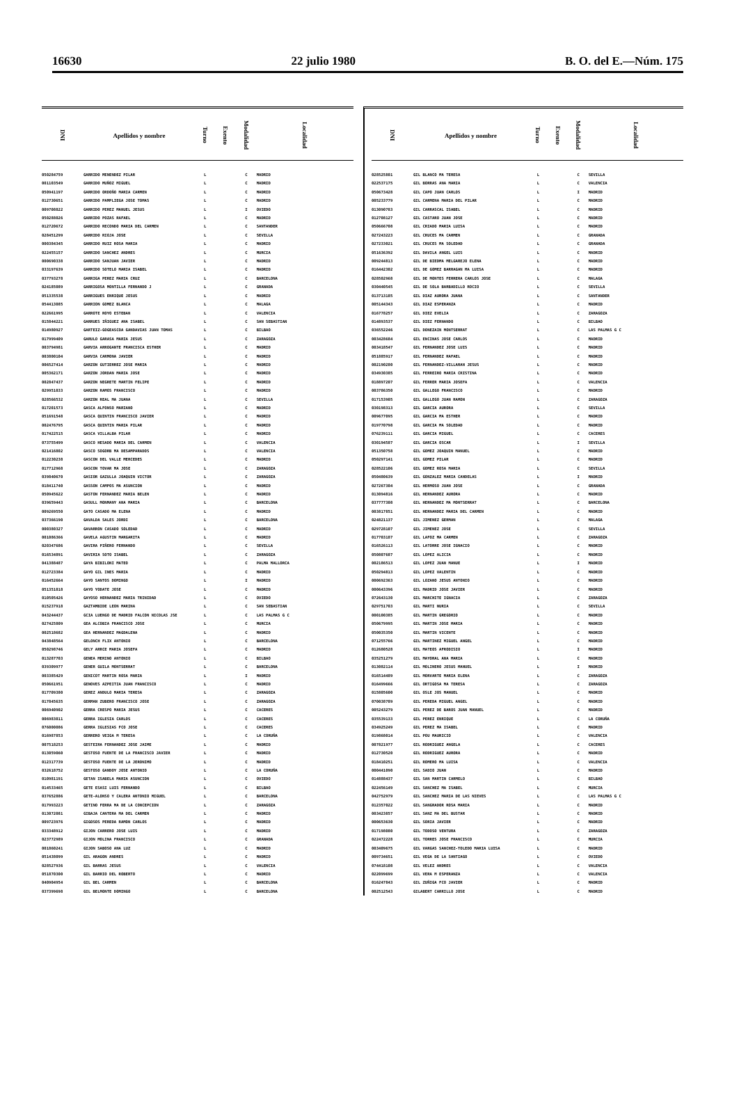16630 22 julio 1980 B. O. del E.—Núm. 175
| DNI | Apellidos y nombre | Turno | Exento | Modalidad | Localidad |
| --- | --- | --- | --- | --- | --- |
| 050284759 | GARRIDO MENENDEZ PILAR | L | | C | MADRID |
| 001103549 | GARRIDO MUÑOZ MIGUEL | L | | C | MADRID |
| 050941197 | GARRIDO ORDOÑO MARIA CARMEN | L | | C | MADRID |
| 012730651 | GARRIDO PAMPLIEGA JOSE TOMAS | L | | C | MADRID |
| 009708822 | GARRIDO PEREZ MANUEL JESUS | L | | I | OVIEDO |
| 050288026 | GARRIDO POZAS RAFAEL | L | | C | MADRID |
| 012720672 | GARRIDO RECONDO MARIA DEL CARMEN | L | | C | SANTANDER |
| 028451299 | GARRIDO RIOJA JOSE | L | | C | SEVILLA |
| 000384345 | GARRIDO RUIZ ROSA MARIA | L | | C | MADRID |
| 022455157 | GARRIDO SANCHEZ ANDRES | L | | C | MURCIA |
| 000690338 | GARRIDO SANJUAN JAVIER | L | | C | MADRID |
| 033197639 | GARRIDO SOTELO MARIA ISABEL | L | | C | MADRID |
| 037793278 | GARRIGA PEREZ MARIA CRUZ | L | | C | BARCELONA |
| 024185089 | GARRIGOSA MONTILLA FERNANDO J | L | | C | GRANADA |
| 051335538 | GARRIGUES ENRIQUE JESUS | L | | C | MADRID |
| 054413085 | GARRION GOMEZ BLANCA | L | | C | MALAGA |
| 022661995 | GARROTE ROYO ESTEBAN | L | | C | VALENCIA |
| 015844221 | GARRUES IÑIGUEZ ANA ISABEL | L | | C | SAN SEBASTIAN |
| 014980927 | GARTEIZ-GOGEASCOA GANDAVIAS JUAN TOMAS | L | | C | BILBAO |
| 017999409 | GARULO GARASA MARIA JESUS | L | | C | ZARAGOZA |
| 003794981 | GARVIA ARROGANTE FRANCISCA ESTHER | L | | C | MADRID |
| 003800104 | GARVIA CARMONA JAVIER | L | | C | MADRID |
| 006527414 | GARZON GUTIERREZ JOSE MARIA | L | | C | MADRID |
| 005362171 | GARZON JORDAN MARIA JOSE | L | | C | MADRID |
| 002847437 | GARZON NEGRETE MARTIN FELIPE | L | | C | MADRID |
| 029951033 | GARZON RAMOS FRANCISCO | L | | C | MADRID |
| 028566532 | GARZON REAL MA JUANA | L | | C | SEVILLA |
| 017201573 | GASCA ALFONSO MARIANO | L | | C | MADRID |
| 051691548 | GASCA QUINTIN FRANCISCO JAVIER | L | | C | MADRID |
| 002476795 | GASCA QUINTIN MARIA PILAR | L | | C | MADRID |
| 017422515 | GASCA VILLALBA PILAR | L | | C | MADRID |
| 073755499 | GASCO HESADO MARIA DEL CARMEN | L | | C | VALENCIA |
| 021416802 | GASCO SOGORB MA DESAMPARADOS | L | | C | VALENCIA |
| 012230238 | GASCON DEL VALLE MERCEDES | L | | C | MADRID |
| 017712968 | GASCON TOVAR MA JOSE | L | | C | ZARAGOZA |
| 039840670 | GASIOR GAZULLA JOAQUIN VICTOR | L | | C | ZARAGOZA |
| 018411740 | GASSON CAMPOS MA ASUNCION | L | | C | MADRID |
| 050945622 | GASTON FERNANDEZ MARIA BELEN | L | | C | MADRID |
| 039659443 | GASULL MONMANY ANA MARIA | L | | C | BARCELONA |
| 009269550 | GATO CASADO MA ELENA | L | | C | MADRID |
| 037366190 | GAVALDA SALES JORDI | L | | C | BARCELONA |
| 000380327 | GAVARRON CASADO SOLEDAD | L | | C | MADRID |
| 001086366 | GAVELA AGUSTIN MARGARITA | L | | C | MADRID |
| 020347686 | GAVIRA PIÑERO FERNANDO | L | | C | SEVILLA |
| 016534891 | GAVIRIA SOTO ISABEL | L | | C | ZARAGOZA |
| 041388487 | GAYA BIBILONI MATEO | L | | C | PALMA MALLORCA |
| 012723384 | GAYO GIL INES MARIA | L | | C | MADRID |
| 016452664 | GAYO SANTOS DOMINGO | L | | I | MADRID |
| 051351018 | GAYO YODATE JOSE | L | | C | MADRID |
| 010505426 | GAYOSO HERNANDEZ MARIA TRINIDAD | L | | C | OVIEDO |
| 015237918 | GAZTAMBIDE LEON MARINA | L | | C | SAN SEBASTIAN |
| 043244437 | GCIA LUENGO DE MADRID FALCON NICOLAS JSE | L | | C | LAS PALMAS G C |
| 027425809 | GEA ALCOBIA FRANCISCO JOSE | L | | C | MURCIA |
| 002518682 | GEA HERNANDEZ MAGDALENA | L | | C | MADRID |
| 043848564 | GELONCH FLIX ANTONIO | L | | C | BARCELONA |
| 050298746 | GELY ARRCE MARIA JOSEFA | L | | C | MADRID |
| 013287703 | GENEA MERINO ANTONIO | L | | C | BILBAO |
| 039309977 | GENER GUILA MONTSERRAT | L | | C | BARCELONA |
| 003385429 | GENICOT MARTIN ROSA MARIA | L | | I | MADRID |
| 050661951 | GENOVES AZPEITIA JUAN FRANCISCO | L | | C | MADRID |
| 017709380 | GEREZ ANDULO MARIA TERESA | L | | C | ZARAGOZA |
| 017845635 | GERMAN ZUBERO FRANCISCO JOSE | L | | C | ZARAGOZA |
| 006940902 | GERRA CRESPO MARIA JESUS | L | | C | CACERES |
| 006983011 | GERRA IGLESIA CARLOS | L | | C | CACERES |
| 076000086 | GERRA IGLESIAS FCO JOSE | L | | C | CACERES |
| 016987853 | GERRERO VEIGA M TERESA | L | | C | LA CORUÑA |
| 007518253 | GESTEIRA FERNANDEZ JOSE JAIME | L | | C | MADRID |
| 013059060 | GESTOSO FUENTE DE LA FRANCISCO JAVIER | L | | C | MADRID |
| 012317739 | GESTOSO FUENTE DE LA JERONIMO | L | | C | MADRID |
| 032618752 | GESTOSO GANDOY JOSE ANTONIO | L | | C | LA CORUÑA |
| 010981191 | GETAN ISABELA MARIA ASUNCION | L | | C | OVIEDO |
| 014533465 | GETE ESASI LUIS FERNANDO | L | | C | BILBAO |
| 037652886 | GETE-ALONSO Y CALERA ANTONIO MIGUEL | L | | C | BARCELONA |
| 017993223 | GETINO FERRA MA DE LA CONCEPCION | L | | C | ZARAGOZA |
| 013072081 | GIBAJA CANTERA MA DEL CARMEN | L | | C | MADRID |
| 009723976 | GIGOSOS PEREDA RAMON CARLOS | L | | C | MADRID |
| 033348912 | GIJON CARRERO JOSE LUIS | L | | C | MADRID |
| 023772989 | GIJON MOLINA FRANCISCO | L | | C | GRANADA |
| 001860241 | GIJON SABOSO ANA LUZ | L | | C | MADRID |
| 051438099 | GIL ARAGON ANDRES | L | | C | MADRID |
| 028527936 | GIL BARRAS JESUS | L | | C | VALENCIA |
| 051870300 | GIL BARRIO DEL ROBERTO | L | | C | MADRID |
| 040904954 | GIL BEL CARMEN | L | | C | BARCELONA |
| 037399698 | GIL BELMONTE DOMINGO | L | | C | BARCELONA |
| DNI | Apellidos y nombre | Turno | Exento | Modalidad | Localidad |
| --- | --- | --- | --- | --- | --- |
| 028525801 | GIL BLANCO MA TERESA | L | | C | SEVILLA |
| 022537175 | GIL BORRAS ANA MARIA | L | | C | VALENCIA |
| 050673428 | GIL CAPO JUAN CARLOS | L | | I | MADRID |
| 005233779 | GIL CARMENA MARIA DEL PILAR | L | | C | MADRID |
| 013090783 | GIL CARRASCAL ISABEL | L | | C | MADRID |
| 012708127 | GIL CASTARO JUAN JOSE | L | | C | MADRID |
| 050666708 | GIL CRIADO MARIA LUISA | L | | C | MADRID |
| 027243223 | GIL CRUCES MA CARMEN | L | | C | GRANADA |
| 027233021 | GIL CRUCES MA SOLEDAD | L | | C | GRANADA |
| 051636392 | GIL DAVILA ANGEL LUIS | L | | C | MADRID |
| 009244813 | GIL DE BIEDMA MELGAREJO ELENA | L | | C | MADRID |
| 016442302 | GIL DE GOMEZ BARRAGAN MA LUISA | L | | C | MADRID |
| 028502968 | GIL DE MONTES FERRERA CARLOS JOSE | L | | C | MALAGA |
| 030440545 | GIL DE SOLA BARBADILLO ROCIO | L | | C | SEVILLA |
| 013713185 | GIL DIAZ AURORA JUANA | L | | C | SANTANDER |
| 005144343 | GIL DIAZ ESPERANZA | L | | C | MADRID |
| 016778257 | GIL DIEZ EVELIA | L | | C | ZARAGOZA |
| 014893537 | GIL DIEZ FERNANDO | L | | C | BILBAO |
| 036552246 | GIL DONEZAIN MONTSERRAT | L | | C | LAS PALMAS G C |
| 003428684 | GIL ENCINAS JOSE CARLOS | L | | C | MADRID |
| 003418547 | GIL FERNANDEZ JOSE LUIS | L | | C | MADRID |
| 051885917 | GIL FERNANDEZ RAFAEL | L | | C | MADRID |
| 002190280 | GIL FERNANDEZ-VILLARAN JESUS | L | | C | MADRID |
| 034930385 | GIL FERREIRO MARIA CRISTINA | L | | C | MADRID |
| 018897207 | GIL FERRER MARIA JOSEFA | L | | C | VALENCIA |
| 003786350 | GIL GALLEGO FRANCISCO | L | | C | MADRID |
| 017153905 | GIL GALLEGO JUAN RAMON | L | | C | ZARAGOZA |
| 030198313 | GIL GARCIA AURORA | L | | C | SEVILLA |
| 009677095 | GIL GARCIA MA ESTHER | L | | C | MADRID |
| 019770798 | GIL GARCIA MA SOLEDAD | L | | C | MADRID |
| 076239111 | GIL GARCIA MIGUEL | L | | C | CACERES |
| 030194587 | GIL GARCIA OSCAR | L | | I | SEVILLA |
| 051350758 | GIL GOMEZ JOAQUIN MANUEL | L | | C | MADRID |
| 050297141 | GIL GOMEZ PILAR | L | | C | MADRID |
| 028522106 | GIL GOMEZ ROSA MARIA | L | | C | SEVILLA |
| 050480639 | GIL GONZALEZ MARIA CANDELAS | L | | I | MADRID |
| 027267304 | GIL HERMOSO JUAN JOSE | L | | C | GRANADA |
| 013094816 | GIL HERNANDEZ AURORA | L | | C | MADRID |
| 037777308 | GIL HERNANDEZ MA MONTSERRAT | L | | C | BARCELONA |
| 003817851 | GIL HERNANDEZ MARIA DEL CARMEN | L | | C | MADRID |
| 024821137 | GIL JIMENEZ GERMAN | L | | C | MALAGA |
| 029728107 | GIL JIMENEZ JOSE | L | | C | SEVILLA |
| 017703187 | GIL LAFOZ MA CARMEN | L | | C | ZARAGOZA |
| 016526113 | GIL LATORRE JOSE IGNACIO | L | | C | MADRID |
| 050807687 | GIL LOPEZ ALICIA | L | | C | MADRID |
| 002186513 | GIL LOPEZ JUAN MANUE | L | | I | MADRID |
| 050294813 | GIL LOPEZ VALENTIN | L | | C | MADRID |
| 000692363 | GIL LOZANO JESUS ANTONIO | L | | C | MADRID |
| 000643396 | GIL MADRID JOSE JAVIER | L | | C | MADRID |
| 072643130 | GIL MARCHITE IGNACIA | L | | C | ZARAGOZA |
| 029751703 | GIL MARTI NURIA | L | | C | SEVILLA |
| 000100385 | GIL MARTIN GREGORIO | L | | C | MADRID |
| 050679995 | GIL MARTIN JOSE MARIA | L | | C | MADRID |
| 050035350 | GIL MARTIN VICENTE | L | | C | MADRID |
| 071255766 | GIL MARTINEZ MIGUEL ANGEL | L | | C | MADRID |
| 012680528 | GIL MATEOS AFRODISIO | L | | I | MADRID |
| 035251279 | GIL MAYORAL ANA MARIA | L | | C | MADRID |
| 013082114 | GIL MOLINERO JESUS MANUEL | L | | I | MADRID |
| 016514489 | GIL MORVARTE MARIA ELENA | L | | C | ZARAGOZA |
| 016499666 | GIL ORTIGOSA MA TERESA | L | | C | ZARAGOZA |
| 015805600 | GIL OSLE JOS MANUEL | L | | C | MADRID |
| 070038789 | GIL PEREDA MIGUEL ANGEL | L | | C | MADRID |
| 005243279 | GIL PEREZ DE BAROS JUAN MANUEL | L | | C | MADRID |
| 035539133 | GIL PEREZ ENRIQUE | L | | C | LA CORUÑA |
| 034925249 | GIL PEREZ MA ISABEL | L | | C | MADRID |
| 019868014 | GIL POU MAURICIO | L | | C | VALENCIA |
| 007821977 | GIL RODRIGUEZ ANGELA | L | | C | CACERES |
| 012730520 | GIL RODRIGUEZ AURORA | L | | C | MADRID |
| 018410251 | GIL ROMERO MA LUISA | L | | C | VALENCIA |
| 000441090 | GIL SADIO JUAN | L | | C | MADRID |
| 014888437 | GIL SAN MARTIN CARMELO | L | | C | BILBAO |
| 022456149 | GIL SANCHEZ MA ISABEL | L | | C | MURCIA |
| 042752979 | GIL SANCHEZ MARIA DE LAS NIEVES | L | | C | LAS PALMAS G C |
| 012357022 | GIL SANGRADOR ROSA MARIA | L | | C | MADRID |
| 003423857 | GIL SANZ MA DEL BUSTAR | L | | C | MADRID |
| 000653630 | GIL SORIA JAVIER | L | | C | MADRID |
| 017198080 | GIL TODOSO VENTURA | L | | C | ZARAGOZA |
| 022472228 | GIL TORRES JOSE FRANCISCO | L | | C | MURCIA |
| 003409675 | GIL VARGAS SANCHEZ-TOLEDO MARIA LUISA | L | | C | MADRID |
| 009734651 | GIL VEGA DE LA SANTIAGO | L | | C | OVIEDO |
| 074418108 | GIL VELEZ ANDRES | L | | C | VALENCIA |
| 022099699 | GIL VERA M ESPERANZA | L | | C | VALENCIA |
| 016247843 | GIL ZUÑIGA FCO JAVIER | L | | C | MADRID |
| 002512543 | GILABERT CARRILLO JOSE | L | | C | MADRID |